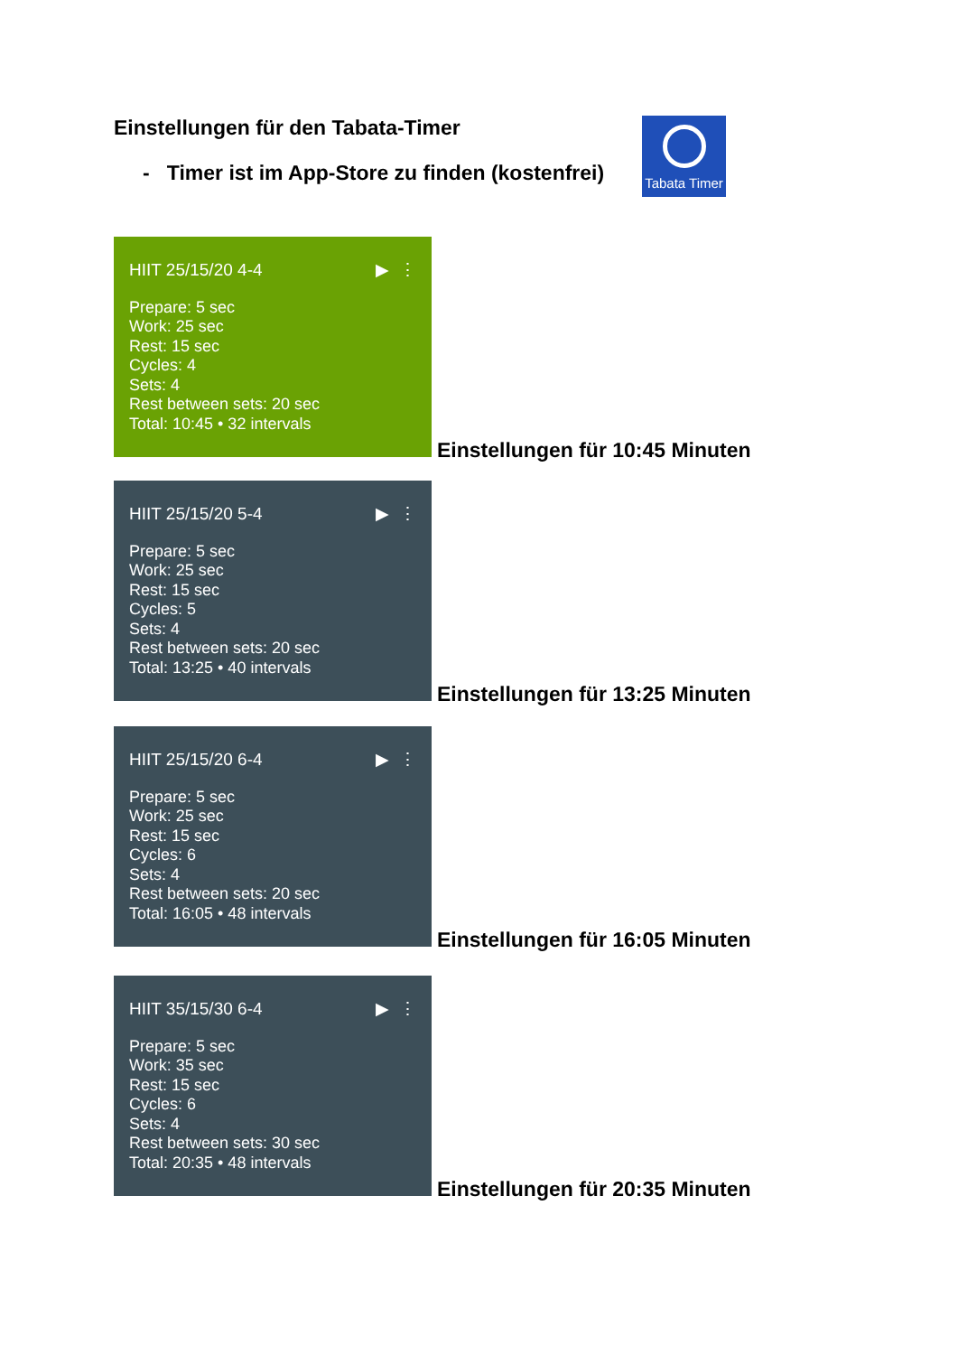Einstellungen für den Tabata-Timer
- Timer ist im App-Store zu finden (kostenfrei)
Tabata Timer
HIIT 25/15/20 4-4 ▶ ⋮
Prepare: 5 sec
Work: 25 sec
Rest: 15 sec
Cycles: 4
Sets: 4
Rest between sets: 20 sec
Total: 10:45 • 32 intervals
Einstellungen für 10:45 Minuten
HIIT 25/15/20 5-4 ▶ ⋮
Prepare: 5 sec
Work: 25 sec
Rest: 15 sec
Cycles: 5
Sets: 4
Rest between sets: 20 sec
Total: 13:25 • 40 intervals
Einstellungen für 13:25 Minuten
HIIT 25/15/20 6-4 ▶ ⋮
Prepare: 5 sec
Work: 25 sec
Rest: 15 sec
Cycles: 6
Sets: 4
Rest between sets: 20 sec
Total: 16:05 • 48 intervals
Einstellungen für 16:05 Minuten
HIIT 35/15/30 6-4 ▶ ⋮
Prepare: 5 sec
Work: 35 sec
Rest: 15 sec
Cycles: 6
Sets: 4
Rest between sets: 30 sec
Total: 20:35 • 48 intervals
Einstellungen für 20:35 Minuten